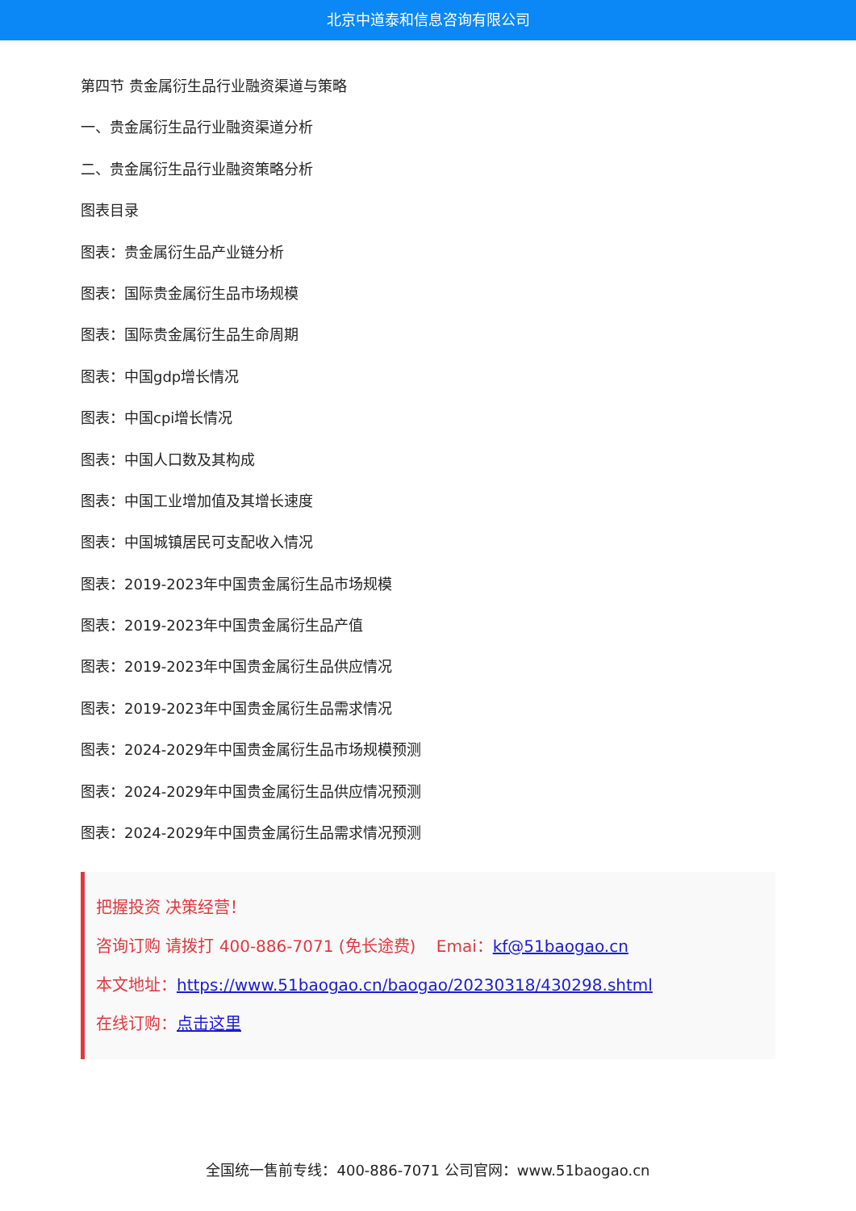北京中道泰和信息咨询有限公司
第四节 贵金属衍生品行业融资渠道与策略
一、贵金属衍生品行业融资渠道分析
二、贵金属衍生品行业融资策略分析
图表目录
图表：贵金属衍生品产业链分析
图表：国际贵金属衍生品市场规模
图表：国际贵金属衍生品生命周期
图表：中国gdp增长情况
图表：中国cpi增长情况
图表：中国人口数及其构成
图表：中国工业增加值及其增长速度
图表：中国城镇居民可支配收入情况
图表：2019-2023年中国贵金属衍生品市场规模
图表：2019-2023年中国贵金属衍生品产值
图表：2019-2023年中国贵金属衍生品供应情况
图表：2019-2023年中国贵金属衍生品需求情况
图表：2024-2029年中国贵金属衍生品市场规模预测
图表：2024-2029年中国贵金属衍生品供应情况预测
图表：2024-2029年中国贵金属衍生品需求情况预测
把握投资 决策经营！
咨询订购 请拨打 400-886-7071 (免长途费) Emai：kf@51baogao.cn
本文地址：https://www.51baogao.cn/baogao/20230318/430298.shtml
在线订购：点击这里
全国统一售前专线：400-886-7071 公司官网：www.51baogao.cn